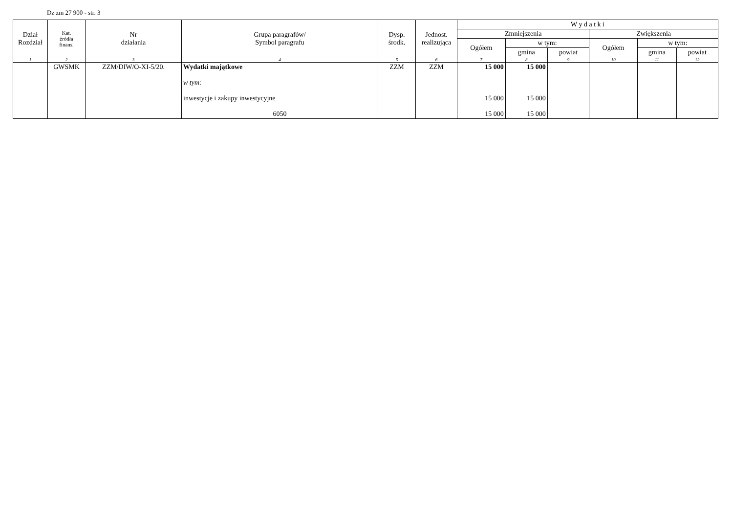Dz zm 27 900 - str. 3
| Dział Rozdział | Kat. źródła finans. | Nr działania | Grupa paragrafów/ Symbol paragrafu | Dysp. środk. | Jednost. realizująca | W y d a t k i | | | | | |
| --- | --- | --- | --- | --- | --- | --- | --- | --- | --- | --- | --- |
| | | | | | | Zmniejszenia | | | Zwiększenia | | |
| | | | | | | Ogółem | w tym: | | Ogółem | w tym: | |
| | | | | | | | gmina | powiat | | gmina | powiat |
| 1 | 2 | 3 | 4 | 5 | 6 | 7 | 8 | 9 | 10 | 11 | 12 |
| | GWSMK | ZZM/DIW/O-XI-5/20. | Wydatki majątkowe w tym: inwestycje i zakupy inwestycyjne 6050 | ZZM | ZZM | 15 000 15 000 15 000 | 15 000 15 000 15 000 | | | | |